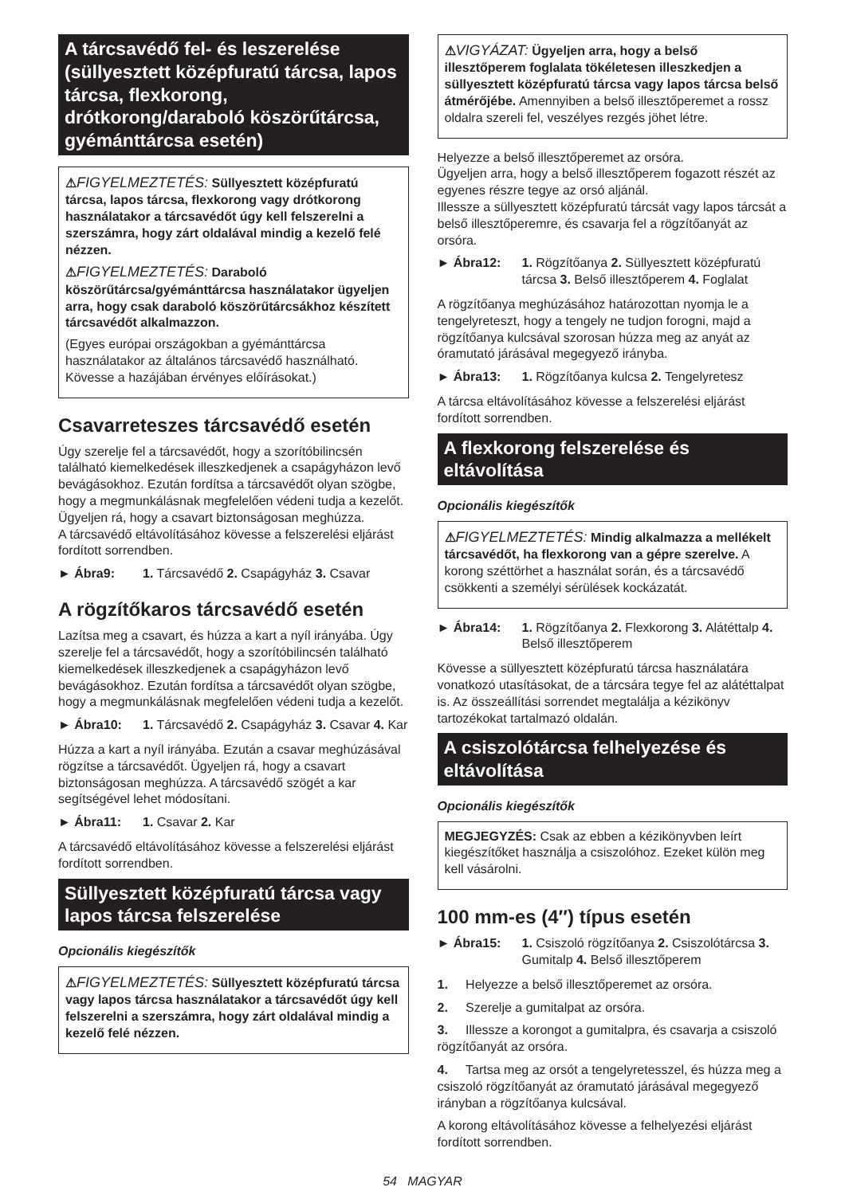A tárcsavédő fel- és leszerelése (süllyesztett középfuratú tárcsa, lapos tárcsa, flexkorong, drótkorong/daraboló köszörűtárcsa, gyémánttárcsa esetén)
⚠FIGYELMEZTETÉS: Süllyesztett középfuratú tárcsa, lapos tárcsa, flexkorong vagy drótkorong használatakor a tárcsavédőt úgy kell felszerelni a szerszámra, hogy zárt oldalával mindig a kezelő felé nézzen.
⚠FIGYELMEZTETÉS: Daraboló köszörűtárcsa/gyémánttárcsa használatakor ügyeljen arra, hogy csak daraboló köszörűtárcsákhoz készített tárcsavédőt alkalmazzon.
(Egyes európai országokban a gyémánttárcsa használatakor az általános tárcsavédő használható. Kövesse a hazájában érvényes előírásokat.)
Csavarreteszes tárcsavédő esetén
Úgy szerelje fel a tárcsavédőt, hogy a szorítóbilincsén található kiemelkedések illeszkedjenek a csapágyházon levő bevágásokhoz. Ezután fordítsa a tárcsavédőt olyan szögbe, hogy a megmunkálásnak megfelelően védeni tudja a kezelőt. Ügyeljen rá, hogy a csavart biztonságosan meghúzza.
A tárcsavédő eltávolításához kövesse a felszerelési eljárást fordított sorrendben.
► Ábra9: 1. Tárcsavédő 2. Csapágyház 3. Csavar
A rögzítőkaros tárcsavédő esetén
Lazítsa meg a csavart, és húzza a kart a nyíl irányába. Úgy szerelje fel a tárcsavédőt, hogy a szorítóbilincsén található kiemelkedések illeszkedjenek a csapágyházon levő bevágásokhoz. Ezután fordítsa a tárcsavédőt olyan szögbe, hogy a megmunkálásnak megfelelően védeni tudja a kezelőt.
► Ábra10: 1. Tárcsavédő 2. Csapágyház 3. Csavar 4. Kar
Húzza a kart a nyíl irányába. Ezután a csavar meghúzásával rögzítse a tárcsavédőt. Ügyeljen rá, hogy a csavart biztonságosan meghúzza. A tárcsavédő szögét a kar segítségével lehet módosítani.
► Ábra11: 1. Csavar 2. Kar
A tárcsavédő eltávolításához kövesse a felszerelési eljárást fordított sorrendben.
Süllyesztett középfuratú tárcsa vagy lapos tárcsa felszerelése
Opcionális kiegészítők
⚠FIGYELMEZTETÉS: Süllyesztett középfuratú tárcsa vagy lapos tárcsa használatakor a tárcsavédőt úgy kell felszerelni a szerszámra, hogy zárt oldalával mindig a kezelő felé nézzen.
⚠VIGYÁZAT: Ügyeljen arra, hogy a belső illesztőperem foglalata tökéletesen illeszkedjen a süllyesztett középfuratú tárcsa vagy lapos tárcsa belső átmérőjébe. Amennyiben a belső illesztőperemet a rossz oldalra szereli fel, veszélyes rezgés jöhet létre.
Helyezze a belső illesztőperemet az orsóra.
Ügyeljen arra, hogy a belső illesztőperem fogazott részét az egyenes részre tegye az orsó aljánál.
Illessze a süllyesztett középfuratú tárcsát vagy lapos tárcsát a belső illesztőperemre, és csavarja fel a rögzítőanyát az orsóra.
► Ábra12: 1. Rögzítőanya 2. Süllyesztett középfuratú tárcsa 3. Belső illesztőperem 4. Foglalat
A rögzítőanya meghúzásához határozottan nyomja le a tengelyreteszt, hogy a tengely ne tudjon forogni, majd a rögzítőanya kulcsával szorosan húzza meg az anyát az óramutató járásával megegyező irányba.
► Ábra13: 1. Rögzítőanya kulcsa 2. Tengelyretesz
A tárcsa eltávolításához kövesse a felszerelési eljárást fordított sorrendben.
A flexkorong felszerelése és eltávolítása
Opcionális kiegészítők
⚠FIGYELMEZTETÉS: Mindig alkalmazza a mellékelt tárcsavédőt, ha flexkorong van a gépre szerelve. A korong széttörhet a használat során, és a tárcsavédő csökkenti a személyi sérülések kockázatát.
► Ábra14: 1. Rögzítőanya 2. Flexkorong 3. Alátéttalp 4. Belső illesztőperem
Kövesse a süllyesztett középfuratú tárcsa használatára vonatkozó utasításokat, de a tárcsára tegye fel az alátéttalpat is. Az összeállítási sorrendet megtalálja a kézikönyv tartozékokat tartalmazó oldalán.
A csiszolótárcsa felhelyezése és eltávolítása
Opcionális kiegészítők
MEGJEGYZÉS: Csak az ebben a kézikönyvben leírt kiegészítőket használja a csiszolóhoz. Ezeket külön meg kell vásárolni.
100 mm-es (4″) típus esetén
► Ábra15: 1. Csiszoló rögzítőanya 2. Csiszolótárcsa 3. Gumitalp 4. Belső illesztőperem
1. Helyezze a belső illesztőperemet az orsóra.
2. Szerelje a gumitalpat az orsóra.
3. Illessze a korongot a gumitalpra, és csavarja a csiszoló rögzítőanyát az orsóra.
4. Tartsa meg az orsót a tengelyretesszel, és húzza meg a csiszoló rögzítőanyát az óramutató járásával megegyező irányban a rögzítőanya kulcsával.
A korong eltávolításához kövesse a felhelyezési eljárást fordított sorrendben.
54 MAGYAR